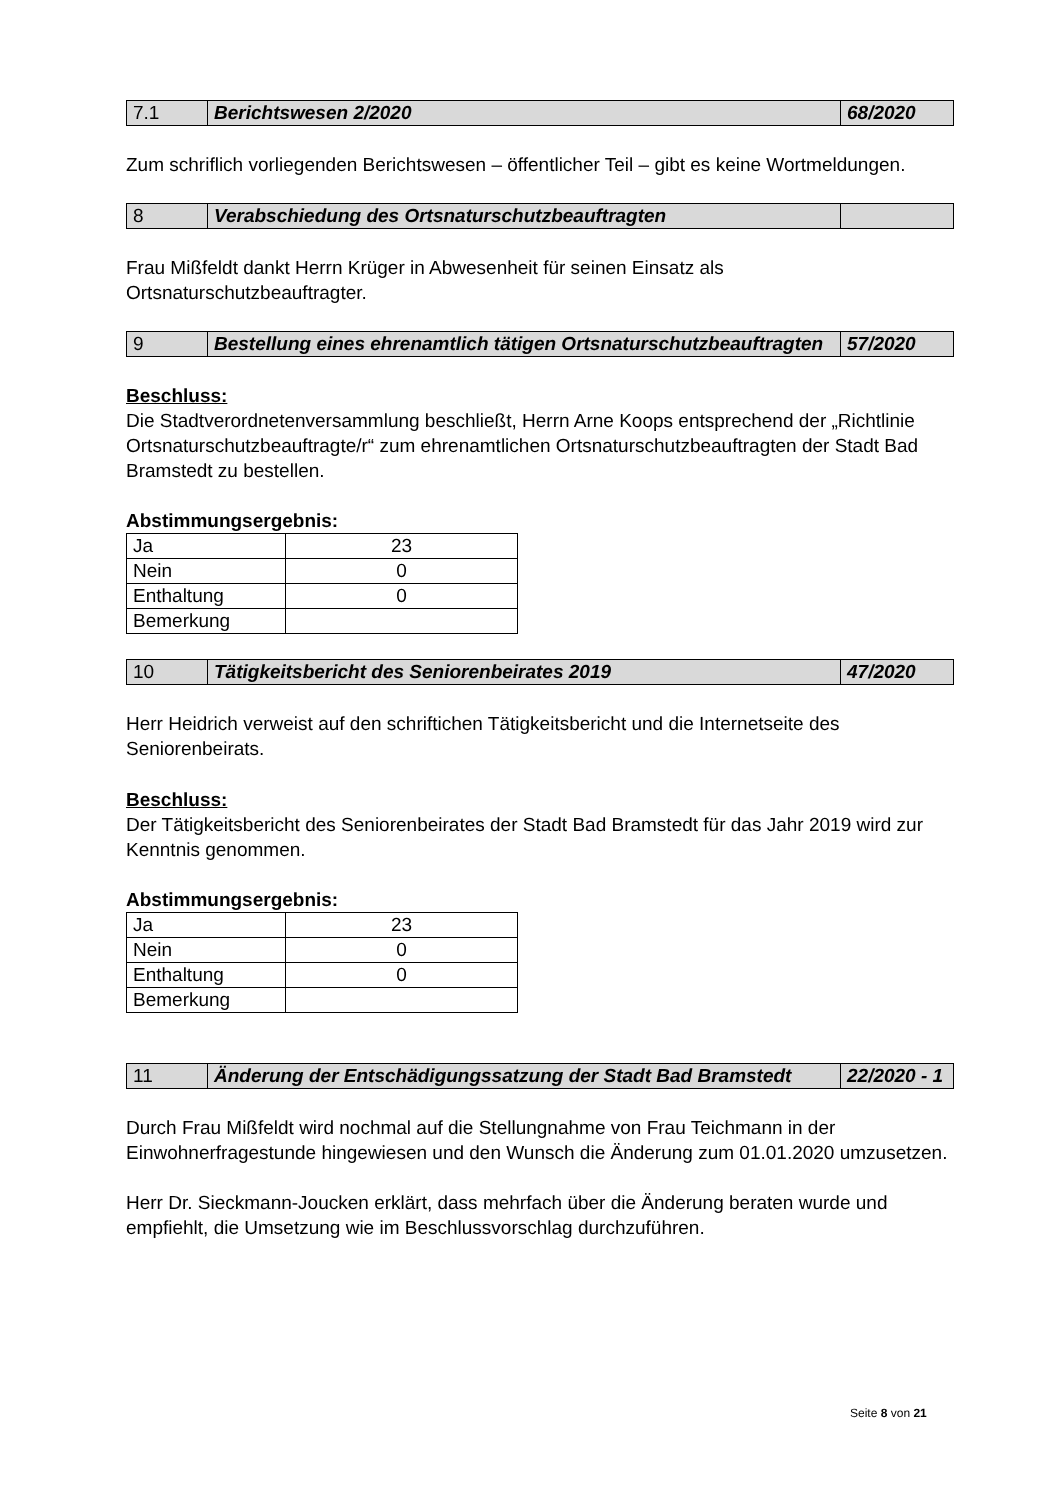| 7.1 | Berichtswesen 2/2020 | 68/2020 |
Zum schriflich vorliegenden Berichtswesen – öffentlicher Teil – gibt es keine Wortmeldungen.
| 8 | Verabschiedung des Ortsnaturschutzbeauftragten | |
Frau Mißfeldt dankt Herrn Krüger in Abwesenheit für seinen Einsatz als Ortsnaturschutzbeauftragter.
| 9 | Bestellung eines ehrenamtlich tätigen Ortsnaturschutzbeauftragten | 57/2020 |
Beschluss:
Die Stadtverordnetenversammlung beschließt, Herrn Arne Koops entsprechend der „Richtlinie Ortsnaturschutzbeauftragte/r“ zum ehrenamtlichen Ortsnaturschutzbeauftragten der Stadt Bad Bramstedt zu bestellen.
Abstimmungsergebnis:
| Ja | 23 |
| Nein | 0 |
| Enthaltung | 0 |
| Bemerkung | |
| 10 | Tätigkeitsbericht des Seniorenbeirates 2019 | 47/2020 |
Herr Heidrich verweist auf den schriftichen Tätigkeitsbericht und die Internetseite des Seniorenbeirats.
Beschluss:
Der Tätigkeitsbericht des Seniorenbeirates der Stadt Bad Bramstedt für das Jahr 2019 wird zur Kenntnis genommen.
Abstimmungsergebnis:
| Ja | 23 |
| Nein | 0 |
| Enthaltung | 0 |
| Bemerkung | |
| 11 | Änderung der Entschädigungssatzung der Stadt Bad Bramstedt | 22/2020 - 1 |
Durch Frau Mißfeldt wird nochmal auf die Stellungnahme von Frau Teichmann in der Einwohnerfragestunde hingewiesen und den Wunsch die Änderung zum 01.01.2020 umzusetzen.
Herr Dr. Sieckmann-Joucken erklärt, dass mehrfach über die Änderung beraten wurde und empfiehlt, die Umsetzung wie im Beschlussvorschlag durchzuführen.
Seite 8 von 21